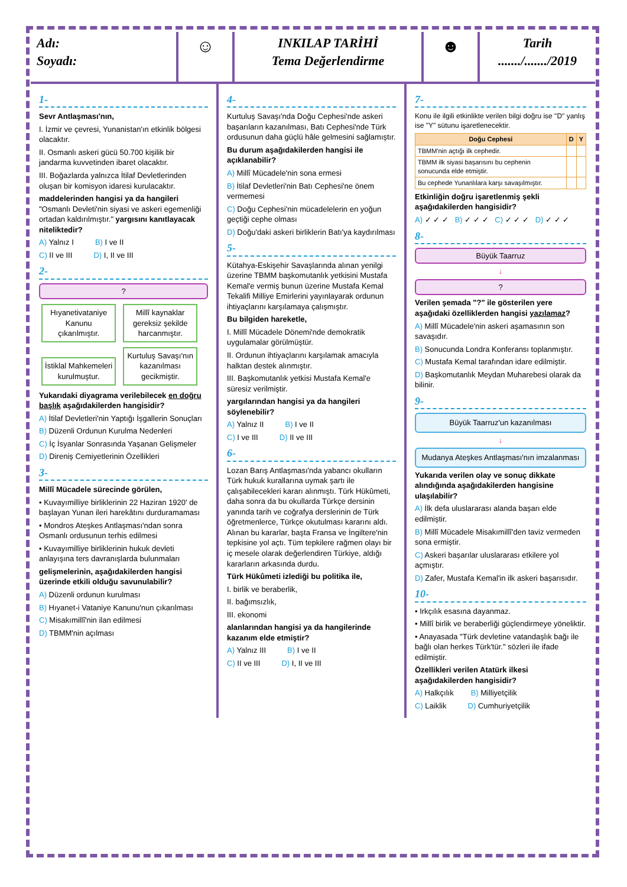Adı:
Soyadı:
☺
INKILAP TARİHİ
Tema Değerlendirme
☻
Tarih
......./......./2019
1-
Sevr Antlaşması'nın,
I. İzmir ve çevresi, Yunanistan'ın etkinlik bölgesi olacaktır.
II. Osmanlı askeri gücü 50.700 kişilik bir jandarma kuvvetinden ibaret olacaktır.
III. Boğazlarda yalnızca İtilaf Devletlerinden oluşan bir komisyon idaresi kurulacaktır.
maddelerinden hangisi ya da hangileri "Osmanlı Devleti'nin siyasi ve askeri egemenliği ortadan kaldırılmıştır." yargısını kanıtlayacak niteliktedir?
A) Yalnız I B) I ve II
C) II ve III D) I, II ve III
2-
?
Hıyanetivataniye Kanunu çıkarılmıştır.
Millî kaynaklar gereksiz şekilde harcanmıştır.
İstiklal Mahkemeleri kurulmuştur.
Kurtuluş Savaşı'nın kazanılması gecikmiştir.
Yukarıdaki diyagrama verilebilecek en doğru başlık aşağıdakilerden hangisidir?
A) İtilaf Devletleri'nin Yaptığı İşgallerin Sonuçları
B) Düzenli Ordunun Kurulma Nedenleri
C) İç İsyanlar Sonrasında Yaşanan Gelişmeler
D) Direniş Cemiyetlerinin Özellikleri
3-
Millî Mücadele sürecinde görülen,
• Kuvayımilliye birliklerinin 22 Haziran 1920' de başlayan Yunan ileri harekâtını durduramaması
• Mondros Ateşkes Antlaşması'ndan sonra Osmanlı ordusunun terhis edilmesi
• Kuvayımilliye birliklerinin hukuk devleti anlayışına ters davranışlarda bulunmaları
gelişmelerinin, aşağıdakilerden hangisi üzerinde etkili olduğu savunulabilir?
A) Düzenli ordunun kurulması
B) Hıyanet-i Vataniye Kanunu'nun çıkarılması
C) Misakımillî'nin ilan edilmesi
D) TBMM'nin açılması
4-
Kurtuluş Savaşı'nda Doğu Cephesi'nde askeri başarıların kazanılması, Batı Cephesi'nde Türk ordusunun daha güçlü hâle gelmesini sağlamıştır.
Bu durum aşağıdakilerden hangisi ile açıklanabilir?
A) Millî Mücadele'nin sona ermesi
B) İtilaf Devletleri'nin Batı Cephesi'ne önem vermemesi
C) Doğu Cephesi'nin mücadelelerin en yoğun geçtiği cephe olması
D) Doğu'daki askeri birliklerin Batı'ya kaydırılması
5-
Kütahya-Eskişehir Savaşlarında alınan yenilgi üzerine TBMM başkomutanlık yetkisini Mustafa Kemal'e vermiş bunun üzerine Mustafa Kemal Tekalifi Milliye Emirlerini yayınlayarak ordunun ihtiyaçlarını karşılamaya çalışmıştır.
Bu bilgiden hareketle,
I. Millî Mücadele Dönemi'nde demokratik uygulamalar görülmüştür.
II. Ordunun ihtiyaçlarını karşılamak amacıyla halktan destek alınmıştır.
III. Başkomutanlık yetkisi Mustafa Kemal'e süresiz verilmiştir.
yargılarından hangisi ya da hangileri söylenebilir?
A) Yalnız II B) I ve II
C) I ve III D) II ve III
6-
Lozan Barış Antlaşması'nda yabancı okulların Türk hukuk kurallarına uymak şartı ile çalışabilecekleri kararı alınmıştı. Türk Hükûmeti, daha sonra da bu okullarda Türkçe dersinin yanında tarih ve coğrafya derslerinin de Türk öğretmenlerce, Türkçe okutulması kararını aldı. Alınan bu kararlar, başta Fransa ve İngiltere'nin tepkisine yol açtı. Tüm tepkilere rağmen olayı bir iç mesele olarak değerlendiren Türkiye, aldığı kararların arkasında durdu.
Türk Hükûmeti izlediği bu politika ile,
I. birlik ve beraberlik,
II. bağımsızlık,
III. ekonomi
alanlarından hangisi ya da hangilerinde kazanım elde etmiştir?
A) Yalnız III B) I ve II
C) II ve III D) I, II ve III
7-
Konu ile ilgili etkinlikte verilen bilgi doğru ise "D" yanlış ise "Y" sütunu işaretlenecektir.
| Doğu Cephesi | D | Y |
| --- | --- | --- |
| TBMM'nin açtığı ilk cephedir. | | |
| TBMM ilk siyasi başarısını bu cephenin sonucunda elde etmiştir. | | |
| Bu cephede Yunanlılara karşı savaşılmıştır. | | |
Etkinliğin doğru işaretlenmiş şekli aşağıdakilerden hangisidir?
A) ✓ ✓ ✓ B) ✓ ✓ ✓ C) ✓ ✓ ✓ D) ✓ ✓ ✓
8-
Büyük Taarruz
↓
?
Verilen şemada "?" ile gösterilen yere aşağıdaki özelliklerden hangisi yazılamaz?
A) Millî Mücadele'nin askeri aşamasının son savaşıdır.
B) Sonucunda Londra Konferansı toplanmıştır.
C) Mustafa Kemal tarafından idare edilmiştir.
D) Başkomutanlık Meydan Muharebesi olarak da bilinir.
9-
Büyük Taarruz'un kazanılması
↓
Mudanya Ateşkes Antlaşması'nın imzalanması
Yukarıda verilen olay ve sonuç dikkate alındığında aşağıdakilerden hangisine ulaşılabilir?
A) İlk defa uluslararası alanda başarı elde edilmiştir.
B) Millî Mücadele Misakımillî'den taviz vermeden sona ermiştir.
C) Askeri başarılar uluslararası etkilere yol açmıştır.
D) Zafer, Mustafa Kemal'in ilk askeri başarısıdır.
10-
• Irkçılık esasına dayanmaz.
• Millî birlik ve beraberliği güçlendirmeye yöneliktir.
• Anayasada "Türk devletine vatandaşlık bağı ile bağlı olan herkes Türk'tür." sözleri ile ifade edilmiştir.
Özellikleri verilen Atatürk ilkesi aşağıdakilerden hangisidir?
A) Halkçılık B) Milliyetçilik
C) Laiklik D) Cumhuriyetçilik